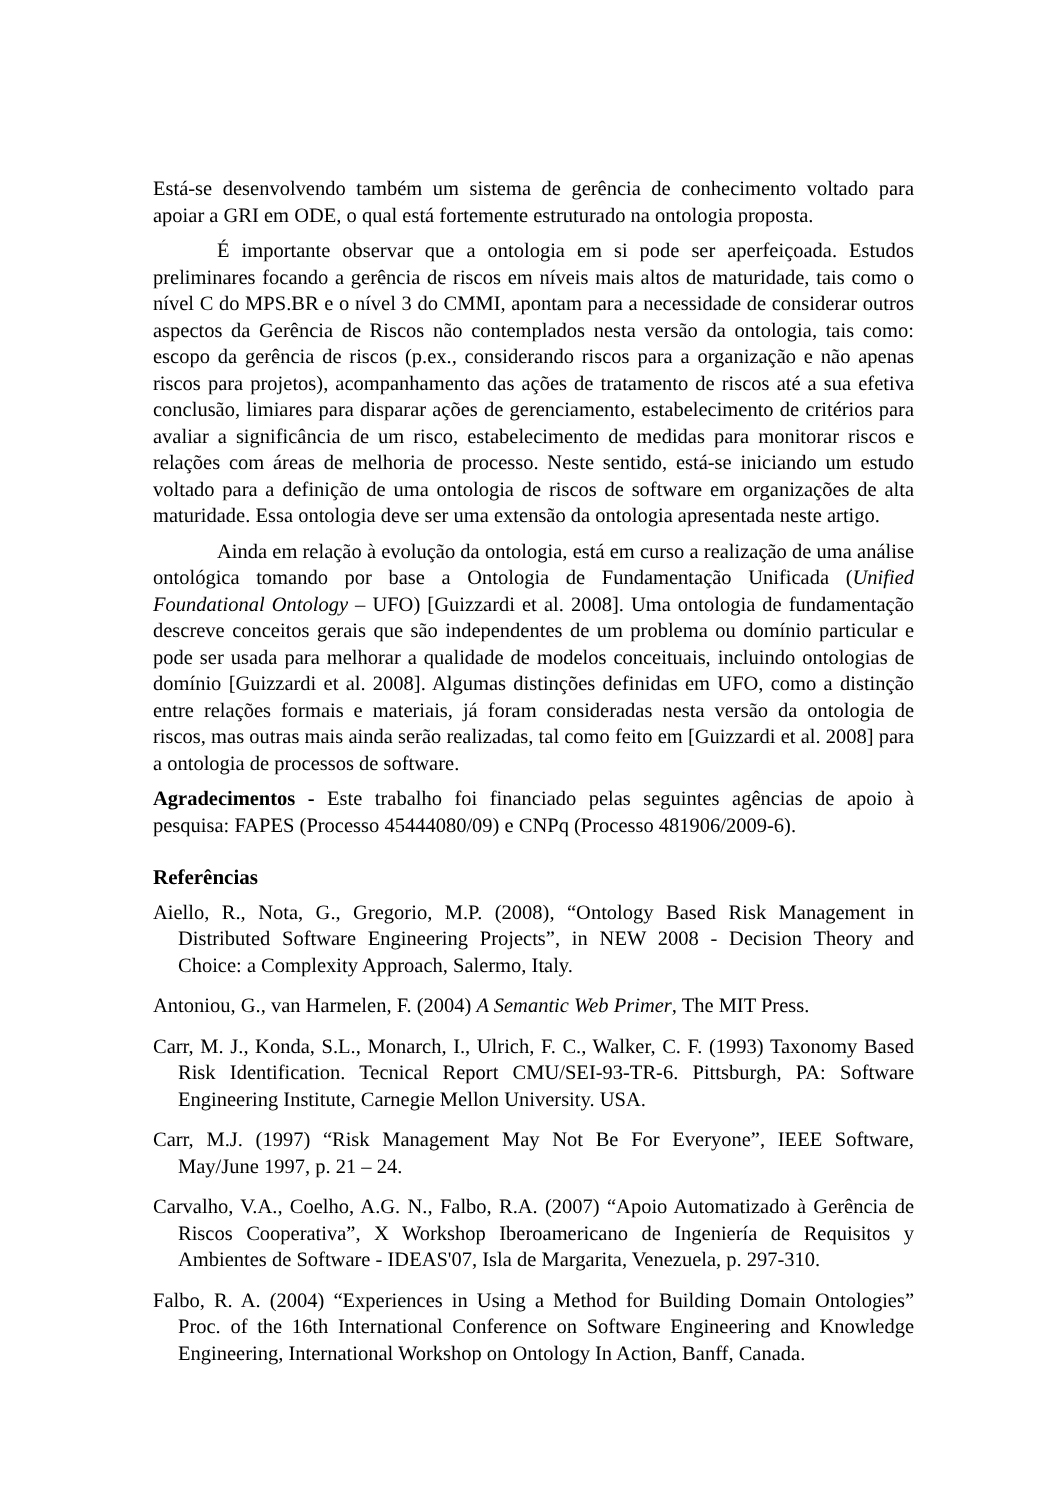Está-se desenvolvendo também um sistema de gerência de conhecimento voltado para apoiar a GRI em ODE, o qual está fortemente estruturado na ontologia proposta.
É importante observar que a ontologia em si pode ser aperfeiçoada. Estudos preliminares focando a gerência de riscos em níveis mais altos de maturidade, tais como o nível C do MPS.BR e o nível 3 do CMMI, apontam para a necessidade de considerar outros aspectos da Gerência de Riscos não contemplados nesta versão da ontologia, tais como: escopo da gerência de riscos (p.ex., considerando riscos para a organização e não apenas riscos para projetos), acompanhamento das ações de tratamento de riscos até a sua efetiva conclusão, limiares para disparar ações de gerenciamento, estabelecimento de critérios para avaliar a significância de um risco, estabelecimento de medidas para monitorar riscos e relações com áreas de melhoria de processo. Neste sentido, está-se iniciando um estudo voltado para a definição de uma ontologia de riscos de software em organizações de alta maturidade. Essa ontologia deve ser uma extensão da ontologia apresentada neste artigo.
Ainda em relação à evolução da ontologia, está em curso a realização de uma análise ontológica tomando por base a Ontologia de Fundamentação Unificada (Unified Foundational Ontology – UFO) [Guizzardi et al. 2008]. Uma ontologia de fundamentação descreve conceitos gerais que são independentes de um problema ou domínio particular e pode ser usada para melhorar a qualidade de modelos conceituais, incluindo ontologias de domínio [Guizzardi et al. 2008]. Algumas distinções definidas em UFO, como a distinção entre relações formais e materiais, já foram consideradas nesta versão da ontologia de riscos, mas outras mais ainda serão realizadas, tal como feito em [Guizzardi et al. 2008] para a ontologia de processos de software.
Agradecimentos - Este trabalho foi financiado pelas seguintes agências de apoio à pesquisa: FAPES (Processo 45444080/09) e CNPq (Processo 481906/2009-6).
Referências
Aiello, R., Nota, G., Gregorio, M.P. (2008), “Ontology Based Risk Management in Distributed Software Engineering Projects”, in NEW 2008 - Decision Theory and Choice: a Complexity Approach, Salermo, Italy.
Antoniou, G., van Harmelen, F. (2004) A Semantic Web Primer, The MIT Press.
Carr, M. J., Konda, S.L., Monarch, I., Ulrich, F. C., Walker, C. F. (1993) Taxonomy Based Risk Identification. Tecnical Report CMU/SEI-93-TR-6. Pittsburgh, PA: Software Engineering Institute, Carnegie Mellon University. USA.
Carr, M.J. (1997) “Risk Management May Not Be For Everyone”, IEEE Software, May/June 1997, p. 21 – 24.
Carvalho, V.A., Coelho, A.G. N., Falbo, R.A. (2007) “Apoio Automatizado à Gerência de Riscos Cooperativa”, X Workshop Iberoamericano de Ingeniería de Requisitos y Ambientes de Software - IDEAS'07, Isla de Margarita, Venezuela, p. 297-310.
Falbo, R. A. (2004) “Experiences in Using a Method for Building Domain Ontologies” Proc. of the 16th International Conference on Software Engineering and Knowledge Engineering, International Workshop on Ontology In Action, Banff, Canada.